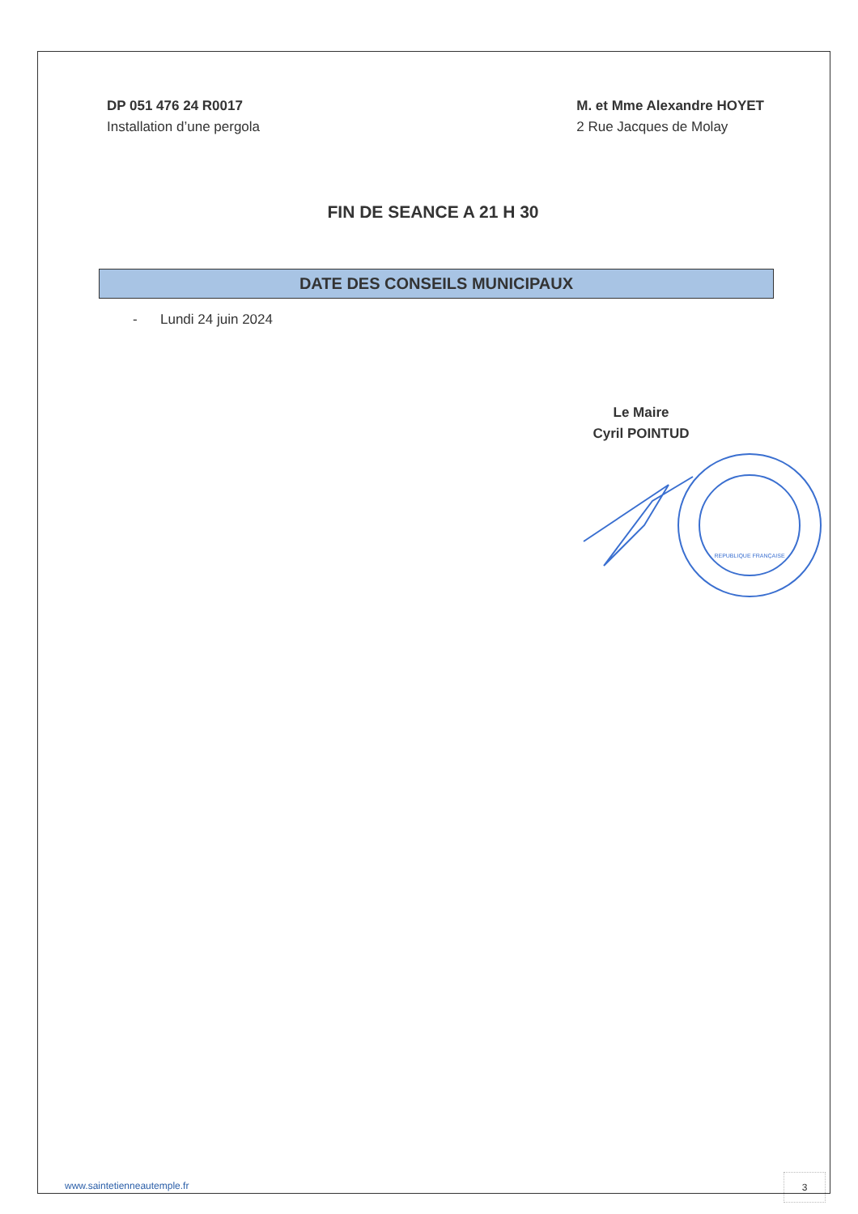DP 051 476 24 R0017
Installation d’une pergola
M. et Mme Alexandre HOYET
2 Rue Jacques de Molay
FIN DE SEANCE A 21 H 30
DATE DES CONSEILS MUNICIPAUX
- Lundi 24 juin 2024
Le Maire
Cyril POINTUD
REPUBLIQUE FRANÇAISE
www.saintetienneautemple.fr
3